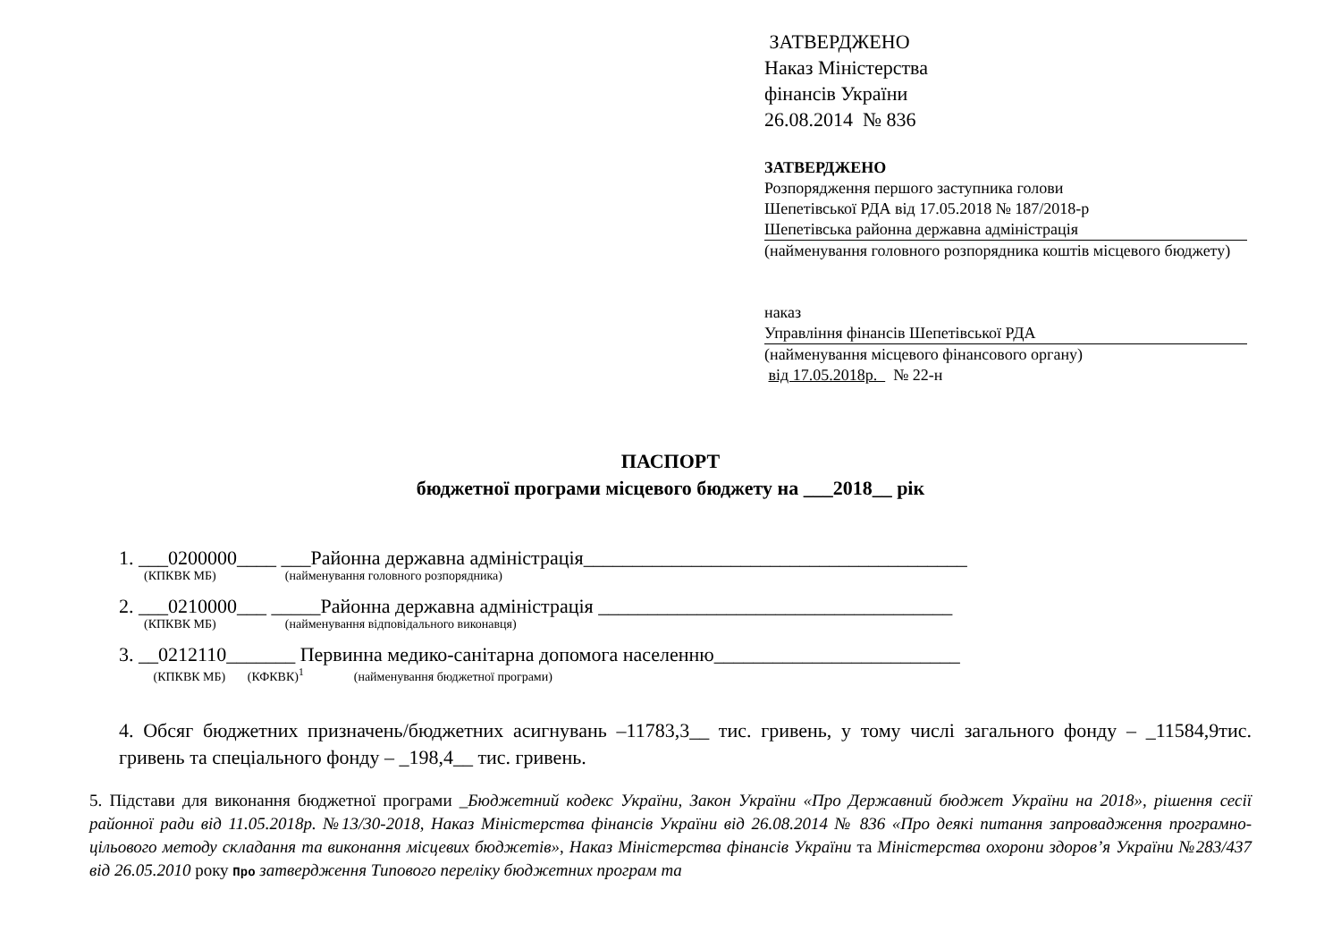ЗАТВЕРДЖЕНО
Наказ Міністерства
фінансів України
26.08.2014 № 836
ЗАТВЕРДЖЕНО
Розпорядження першого заступника голови
Шепетівської РДА від 17.05.2018 № 187/2018-р
Шепетівська районна державна адміністрація
(найменування головного розпорядника коштів місцевого бюджету)
наказ
Управління фінансів Шепетівської РДА
(найменування місцевого фінансового органу)
від 17.05.2018р. № 22-н
ПАСПОРТ
бюджетної програми місцевого бюджету на ___2018__ рік
1. ___0200000____ ___Районна державна адміністрація_______________________________________
(КПКВК МБ) (найменування головного розпорядника)
2. ___0210000___ _____Районна державна адміністрація ____________________________________
(КПКВК МБ) (найменування відповідального виконавця)
3. __0212110_______ Первинна медико-санітарна допомога населенню_________________________
(КПКВК МБ) (КФКВК)<sup>1</sup> (найменування бюджетної програми)
4. Обсяг бюджетних призначень/бюджетних асигнувань –11783,3__ тис. гривень, у тому числі загального фонду – _11584,9тис. гривень та спеціального фонду – _198,4__ тис. гривень.
5. Підстави для виконання бюджетної програми _Бюджетний кодекс України, Закон України «Про Державний бюджет України на 2018», рішення сесії районної ради від 11.05.2018р. №13/30-2018, Наказ Міністерства фінансів України від 26.08.2014 № 836 «Про деякі питання запровадження програмно-цільового методу складання та виконання місцевих бюджетів», Наказ Міністерства фінансів України та Міністерства охорони здоров’я України №283/437 від 26.05.2010 року Про затвердження Типового переліку бюджетних програм та